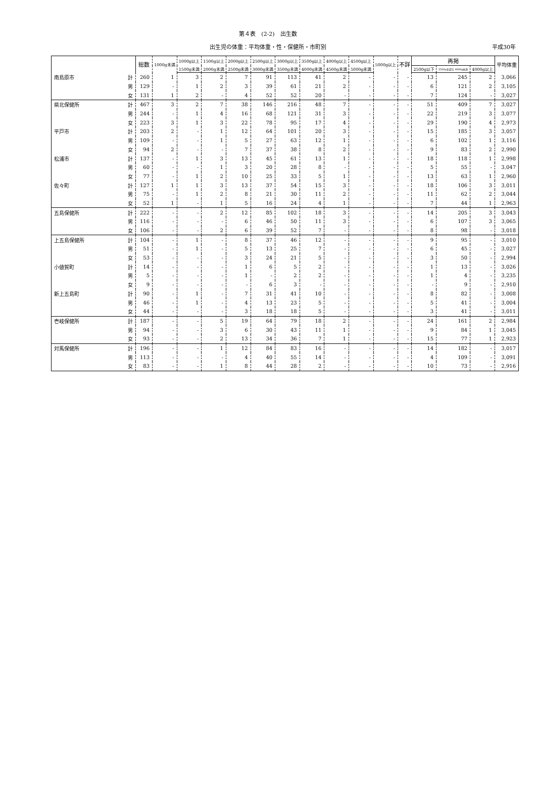第４表　(2-2)　出生数
出生児の体重：平均体重・性・保健所・市町別 平成30年
| | | 総数 | 1000g未満 | 1000g以上 | 1500g以上 | 2000g以上 | 2500g以上 | 3000g以上 | 3500g以上 | 4000g以上 | 4500g以上 | 5000g以上 | 不詳 | 再掲 | | | 平均体重 |
| --- | --- | --- | --- | --- | --- | --- | --- | --- | --- | --- | --- | --- | --- | --- | --- | --- | --- |
| | | | | 1500g未満 | 2000g未満 | 2500g未満 | 3000g未満 | 3500g未満 | 4000g未満 | 4500g未満 | 5000g未満 | | | 2500g以下 | 2500gを超え 4000g未満 | 4000g以上 | |
| 南島原市 | 計 | 260 | 1 | 3 | 2 | 7 | 91 | 113 | 41 | 2 | - | - | - | 13 | 245 | 2 | 3,066 |
| | 男 | 129 | - | 1 | 2 | 3 | 39 | 61 | 21 | 2 | - | - | - | 6 | 121 | 2 | 3,105 |
| | 女 | 131 | 1 | 2 | - | 4 | 52 | 52 | 20 | - | - | - | - | 7 | 124 | - | 3,027 |
| 県北保健所 | 計 | 467 | 3 | 2 | 7 | 38 | 146 | 216 | 48 | 7 | - | - | - | 51 | 409 | 7 | 3,027 |
| | 男 | 244 | - | 1 | 4 | 16 | 68 | 121 | 31 | 3 | - | - | - | 22 | 219 | 3 | 3,077 |
| | 女 | 223 | 3 | 1 | 3 | 22 | 78 | 95 | 17 | 4 | - | - | - | 29 | 190 | 4 | 2,973 |
| 平戸市 | 計 | 203 | 2 | - | 1 | 12 | 64 | 101 | 20 | 3 | - | - | - | 15 | 185 | 3 | 3,057 |
| | 男 | 109 | - | - | 1 | 5 | 27 | 63 | 12 | 1 | - | - | - | 6 | 102 | 1 | 3,116 |
| | 女 | 94 | 2 | - | - | 7 | 37 | 38 | 8 | 2 | - | - | - | 9 | 83 | 2 | 2,990 |
| 松浦市 | 計 | 137 | - | 1 | 3 | 13 | 45 | 61 | 13 | 1 | - | - | - | 18 | 118 | 1 | 2,998 |
| | 男 | 60 | - | - | 1 | 3 | 20 | 28 | 8 | - | - | - | - | 5 | 55 | - | 3,047 |
| | 女 | 77 | - | 1 | 2 | 10 | 25 | 33 | 5 | 1 | - | - | - | 13 | 63 | 1 | 2,960 |
| 佐々町 | 計 | 127 | 1 | 1 | 3 | 13 | 37 | 54 | 15 | 3 | - | - | - | 18 | 106 | 3 | 3,011 |
| | 男 | 75 | - | 1 | 2 | 8 | 21 | 30 | 11 | 2 | - | - | - | 11 | 62 | 2 | 3,044 |
| | 女 | 52 | 1 | - | 1 | 5 | 16 | 24 | 4 | 1 | - | - | - | 7 | 44 | 1 | 2,963 |
| 五島保健所 | 計 | 222 | - | - | 2 | 12 | 85 | 102 | 18 | 3 | - | - | - | 14 | 205 | 3 | 3,043 |
| | 男 | 116 | - | - | - | 6 | 46 | 50 | 11 | 3 | - | - | - | 6 | 107 | 3 | 3,065 |
| | 女 | 106 | - | - | 2 | 6 | 39 | 52 | 7 | - | - | - | - | 8 | 98 | - | 3,018 |
| 上五島保健所 | 計 | 104 | - | 1 | - | 8 | 37 | 46 | 12 | - | - | - | - | 9 | 95 | - | 3,010 |
| | 男 | 51 | - | 1 | - | 5 | 13 | 25 | 7 | - | - | - | - | 6 | 45 | - | 3,027 |
| | 女 | 53 | - | - | - | 3 | 24 | 21 | 5 | - | - | - | - | 3 | 50 | - | 2,994 |
| 小値賀町 | 計 | 14 | - | - | - | 1 | 6 | 5 | 2 | - | - | - | - | 1 | 13 | - | 3,026 |
| | 男 | 5 | - | - | - | 1 | - | 2 | 2 | - | - | - | - | 1 | 4 | - | 3,235 |
| | 女 | 9 | - | - | - | - | 6 | 3 | - | - | - | - | - | - | 9 | - | 2,910 |
| 新上五島町 | 計 | 90 | - | 1 | - | 7 | 31 | 41 | 10 | - | - | - | - | 8 | 82 | - | 3,008 |
| | 男 | 46 | - | 1 | - | 4 | 13 | 23 | 5 | - | - | - | - | 5 | 41 | - | 3,004 |
| | 女 | 44 | - | - | - | 3 | 18 | 18 | 5 | - | - | - | - | 3 | 41 | - | 3,011 |
| 壱岐保健所 | 計 | 187 | - | - | 5 | 19 | 64 | 79 | 18 | 2 | - | - | - | 24 | 161 | 2 | 2,984 |
| | 男 | 94 | - | - | 3 | 6 | 30 | 43 | 11 | 1 | - | - | - | 9 | 84 | 1 | 3,045 |
| | 女 | 93 | - | - | 2 | 13 | 34 | 36 | 7 | 1 | - | - | - | 15 | 77 | 1 | 2,923 |
| 対馬保健所 | 計 | 196 | - | - | 1 | 12 | 84 | 83 | 16 | - | - | - | - | 14 | 182 | - | 3,017 |
| | 男 | 113 | - | - | - | 4 | 40 | 55 | 14 | - | - | - | - | 4 | 109 | - | 3,091 |
| | 女 | 83 | - | - | 1 | 8 | 44 | 28 | 2 | - | - | - | - | 10 | 73 | - | 2,916 |